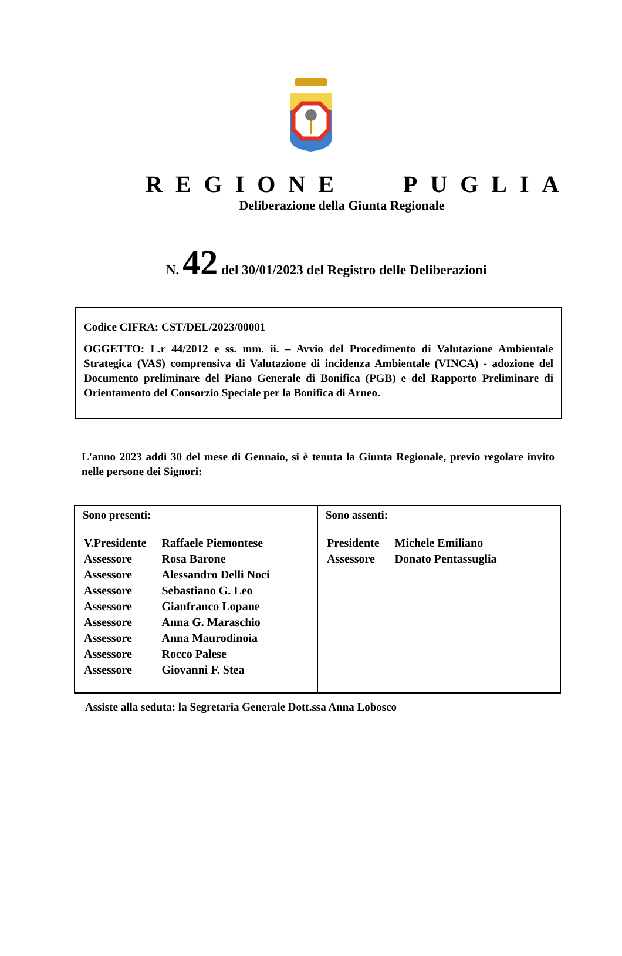REGIONE PUGLIA
Deliberazione della Giunta Regionale
N. 42 del 30/01/2023 del Registro delle Deliberazioni
Codice CIFRA: CST/DEL/2023/00001
OGGETTO: L.r 44/2012 e ss. mm. ii. – Avvio del Procedimento di Valutazione Ambientale Strategica (VAS) comprensiva di Valutazione di incidenza Ambientale (VINCA) - adozione del Documento preliminare del Piano Generale di Bonifica (PGB) e del Rapporto Preliminare di Orientamento del Consorzio Speciale per la Bonifica di Arneo.
L'anno 2023 addì 30 del mese di Gennaio, si è tenuta la Giunta Regionale, previo regolare invito nelle persone dei Signori:
| Sono presenti: / V.Presidente / Raffaele Piemontese / / Assessore / Rosa Barone / / Assessore / Alessandro Delli Noci / / Assessore / Sebastiano G. Leo / / Assessore / Gianfranco Lopane / / Assessore / Anna G. Maraschio / / Assessore / Anna Maurodinoia / / Assessore / Rocco Palese / / Assessore / Giovanni F. Stea / | Sono assenti: / Presidente / Michele Emiliano / / Assessore / Donato Pentassuglia / |
Assiste alla seduta: la Segretaria Generale Dott.ssa Anna Lobosco